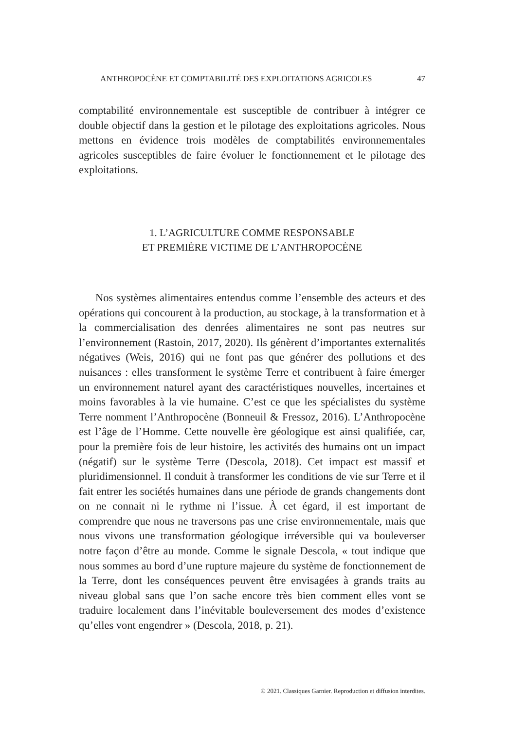ANTHROPOCÈNE ET COMPTABILITÉ DES EXPLOITATIONS AGRICOLES 47
comptabilité environnementale est susceptible de contribuer à intégrer ce double objectif dans la gestion et le pilotage des exploitations agricoles. Nous mettons en évidence trois modèles de comptabilités environnementales agricoles susceptibles de faire évoluer le fonctionnement et le pilotage des exploitations.
1. L’AGRICULTURE COMME RESPONSABLE
ET PREMIÈRE VICTIME DE L’ANTHROPOCÈNE
Nos systèmes alimentaires entendus comme l’ensemble des acteurs et des opérations qui concourent à la production, au stockage, à la transformation et à la commercialisation des denrées alimentaires ne sont pas neutres sur l’environnement (Rastoin, 2017, 2020). Ils génèrent d’importantes externalités négatives (Weis, 2016) qui ne font pas que générer des pollutions et des nuisances : elles transforment le système Terre et contribuent à faire émerger un environnement naturel ayant des caractéristiques nouvelles, incertaines et moins favorables à la vie humaine. C’est ce que les spécialistes du système Terre nomment l’Anthropocène (Bonneuil & Fressoz, 2016). L’Anthropocène est l’âge de l’Homme. Cette nouvelle ère géologique est ainsi qualifiée, car, pour la première fois de leur histoire, les activités des humains ont un impact (négatif) sur le système Terre (Descola, 2018). Cet impact est massif et pluridimensionnel. Il conduit à transformer les conditions de vie sur Terre et il fait entrer les sociétés humaines dans une période de grands changements dont on ne connait ni le rythme ni l’issue. À cet égard, il est important de comprendre que nous ne traversons pas une crise environnementale, mais que nous vivons une transformation géologique irréversible qui va bouleverser notre façon d’être au monde. Comme le signale Descola, « tout indique que nous sommes au bord d’une rupture majeure du système de fonctionnement de la Terre, dont les conséquences peuvent être envisagées à grands traits au niveau global sans que l’on sache encore très bien comment elles vont se traduire localement dans l’inévitable bouleversement des modes d’existence qu’elles vont engendrer » (Descola, 2018, p. 21).
© 2021. Classiques Garnier. Reproduction et diffusion interdites.